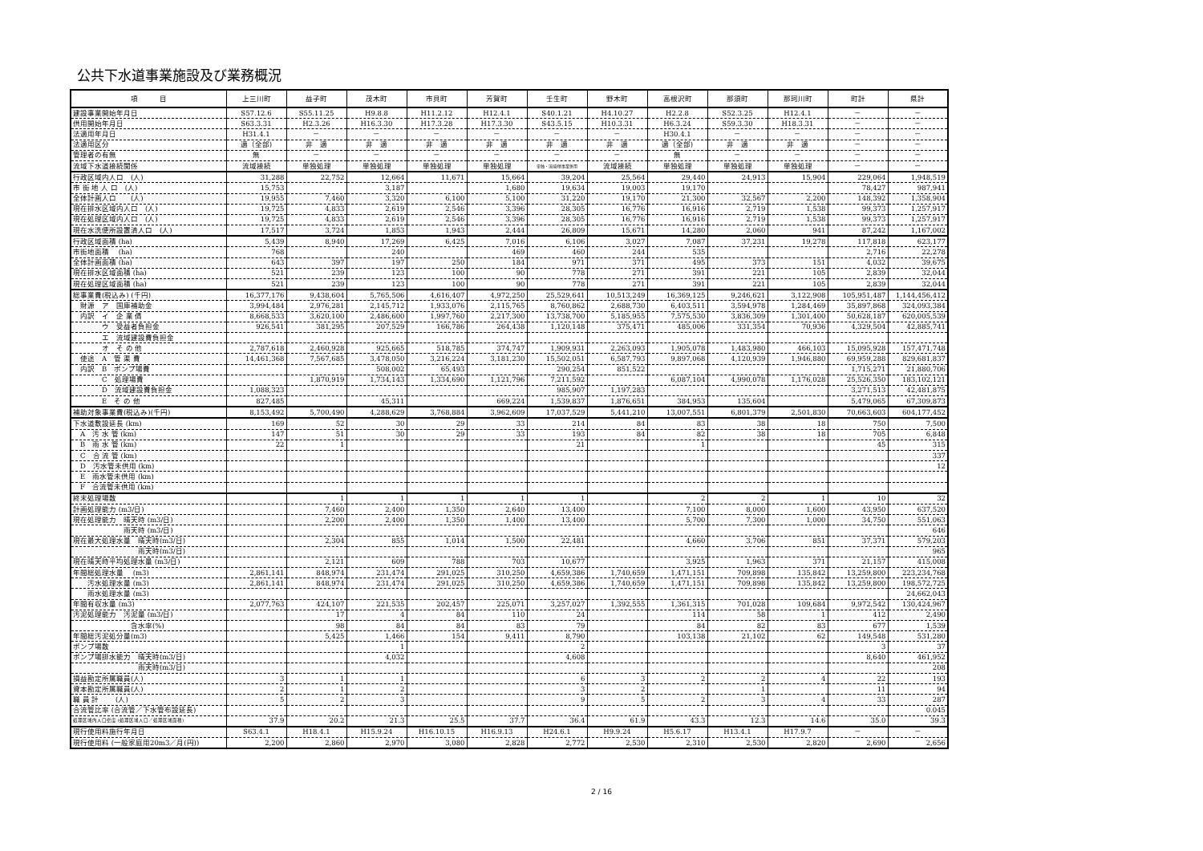公共下水道事業施設及び業務概況
| 項 目 | 上三川町 | 益子町 | 茂木町 | 市貝町 | 芳賀町 | 壬生町 | 野木町 | 高根沢町 | 那須町 | 那珂川町 | 町計 | 県計 |
| --- | --- | --- | --- | --- | --- | --- | --- | --- | --- | --- | --- | --- |
| 建設事業開始年月日 | S57.12.6 | S55.11.25 | H9.8.8 | H11.2.12 | H12.4.1 | S40.1.21 | H4.10.27 | H2.2.8 | S52.3.25 | H12.4.1 | － | － |
| 供用開始年月日 | S63.3.31 | H2.3.26 | H16.3.30 | H17.3.28 | H17.3.30 | S43.5.15 | H10.3.31 | H6.3.24 | S59.3.30 | H18.3.31 | － | － |
| 法適用年月日 | H31.4.1 | － | － | － | － | － | － | H30.4.1 | － | － | － | － |
| 法適用区分 | 適（全部) | 非 適 | 非 適 | 非 適 | 非 適 | 非 適 | 非 適 | 適（全部) | 非 適 | 非 適 | － | － |
| 管理者の有無 | 無 | － | － | － | － | － | － | 無 | － | － | － | － |
| 流域下水道接続関係 | 流域接続 | 単独処理 | 単独処理 | 単独処理 | 単独処理 | 単独・流域/他事業併用 | 流域接続 | 単独処理 | 単独処理 | 単独処理 | － | － |
| 行政区域内人口 (人) | 31,288 | 22,752 | 12,664 | 11,671 | 15,664 | 39,204 | 25,564 | 29,440 | 24,913 | 15,904 | 229,064 | 1,948,519 |
| 市 街 地 人 口 (人) | 15,753 | | 3,187 | | 1,680 | 19,634 | 19,003 | 19,170 | | | 78,427 | 987,941 |
| 全体計画人口 (人) | 19,955 | 7,460 | 3,320 | 6,100 | 5,100 | 31,220 | 19,170 | 21,300 | 32,567 | 2,200 | 148,392 | 1,358,904 |
| 現在排水区域内人口 (人) | 19,725 | 4,833 | 2,619 | 2,546 | 3,396 | 28,305 | 16,776 | 16,916 | 2,719 | 1,538 | 99,373 | 1,257,917 |
| 現在処理区域内人口 (人) | 19,725 | 4,833 | 2,619 | 2,546 | 3,396 | 28,305 | 16,776 | 16,916 | 2,719 | 1,538 | 99,373 | 1,257,917 |
| 現在水洗便所設置済人口 (人) | 17,517 | 3,724 | 1,853 | 1,943 | 2,444 | 26,809 | 15,671 | 14,280 | 2,060 | 941 | 87,242 | 1,167,002 |
| 行政区域面積 (ha) | 5,439 | 8,940 | 17,269 | 6,425 | 7,016 | 6,106 | 3,027 | 7,087 | 37,231 | 19,278 | 117,818 | 623,177 |
| 市街地面積 (ha) | 768 | | 240 | | 469 | 460 | 244 | 535 | | | 2,716 | 22,278 |
| 全体計画面積 (ha) | 643 | 397 | 197 | 250 | 184 | 971 | 371 | 495 | 373 | 151 | 4,032 | 39,675 |
| 現在排水区域面積 (ha) | 521 | 239 | 123 | 100 | 90 | 778 | 271 | 391 | 221 | 105 | 2,839 | 32,044 |
| 現在処理区域面積 (ha) | 521 | 239 | 123 | 100 | 90 | 778 | 271 | 391 | 221 | 105 | 2,839 | 32,044 |
| 総事業費(税込み) (千円) | 16,377,176 | 9,438,604 | 5,765,506 | 4,616,407 | 4,972,250 | 25,529,641 | 10,513,249 | 16,369,125 | 9,246,621 | 3,122,908 | 105,951,487 | 1,144,456,412 |
| 財源 ア 国庫補助金 | 3,994,484 | 2,976,281 | 2,145,712 | 1,933,076 | 2,115,765 | 8,760,862 | 2,688,730 | 6,403,511 | 3,594,978 | 1,284,469 | 35,897,868 | 324,093,384 |
| 内訳 イ 企 業 債 | 8,668,533 | 3,620,100 | 2,486,600 | 1,997,760 | 2,217,300 | 13,738,700 | 5,185,955 | 7,575,530 | 3,836,309 | 1,301,400 | 50,628,187 | 620,005,539 |
| ウ 受益者負担金 | 926,541 | 381,295 | 207,529 | 166,786 | 264,438 | 1,120,148 | 375,471 | 485,006 | 331,354 | 70,936 | 4,329,504 | 42,885,741 |
| エ 流域建設費負担金 | | | | | | | | | | | | |
| オ そ の 他 | 2,787,618 | 2,460,928 | 925,665 | 518,785 | 374,747 | 1,909,931 | 2,263,093 | 1,905,078 | 1,483,980 | 466,103 | 15,095,928 | 157,471,748 |
| 使途 A 管 渠 費 | 14,461,368 | 7,567,685 | 3,478,050 | 3,216,224 | 3,181,230 | 15,502,051 | 6,587,793 | 9,897,068 | 4,120,939 | 1,946,880 | 69,959,288 | 829,681,837 |
| 内訳 B ポンプ場費 | | | 508,002 | 65,493 | | 290,254 | 851,522 | | | | 1,715,271 | 21,880,706 |
| C 処理場費 | | 1,870,919 | 1,734,143 | 1,334,690 | 1,121,796 | 7,211,592 | | 6,087,104 | 4,990,078 | 1,176,028 | 25,526,350 | 183,102,121 |
| D 流域建設費負担金 | 1,088,323 | | | | | 985,907 | 1,197,283 | | | | 3,271,513 | 42,481,875 |
| E そ の 他 | 827,485 | | 45,311 | | 669,224 | 1,539,837 | 1,876,651 | 384,953 | 135,604 | | 5,479,065 | 67,309,873 |
| 補助対象事業費(税込み)(千円) | 8,153,492 | 5,700,490 | 4,288,629 | 3,768,884 | 3,962,609 | 17,037,529 | 5,441,210 | 13,007,551 | 6,801,379 | 2,501,830 | 70,663,603 | 604,177,452 |
| 下水道敷設延長 (km) | 169 | 52 | 30 | 29 | 33 | 214 | 84 | 83 | 38 | 18 | 750 | 7,500 |
| A 汚 水 管 (km) | 147 | 51 | 30 | 29 | 33 | 193 | 84 | 82 | 38 | 18 | 705 | 6,848 |
| B 雨 水 管 (km) | 22 | 1 | | | | 21 | | 1 | | | 45 | 315 |
| C 合 流 管 (km) | | | | | | | | | | | | 337 |
| D 汚水管未供用 (km) | | | | | | | | | | | | 12 |
| E 雨水管未供用 (km) | | | | | | | | | | | | |
| F 合流管未供用 (km) | | | | | | | | | | | | |
| 終末処理場数 | | 1 | 1 | 1 | 1 | 1 | | 2 | 2 | 1 | 10 | 32 |
| 計画処理能力 (m3/日) | | 7,460 | 2,400 | 1,350 | 2,640 | 13,400 | | 7,100 | 8,000 | 1,600 | 43,950 | 637,520 |
| 現在処理能力 晴天時 (m3/日) | | 2,200 | 2,400 | 1,350 | 1,400 | 13,400 | | 5,700 | 7,300 | 1,000 | 34,750 | 551,063 |
| 雨天時 (m3/日) | | | | | | | | | | | | 646 |
| 現在最大処理水量 晴天時(m3/日) | | 2,304 | 855 | 1,014 | 1,500 | 22,481 | | 4,660 | 3,706 | 851 | 37,371 | 579,203 |
| 雨天時(m3/日) | | | | | | | | | | | | 965 |
| 現在晴天時平均処理水量 (m3/日) | | 2,121 | 609 | 788 | 703 | 10,677 | | 3,925 | 1,963 | 371 | 21,157 | 415,008 |
| 年間総処理水量 (m3) | 2,861,141 | 848,974 | 231,474 | 291,025 | 310,250 | 4,659,386 | 1,740,659 | 1,471,151 | 709,898 | 135,842 | 13,259,800 | 223,234,768 |
| 汚水処理水量 (m3) | 2,861,141 | 848,974 | 231,474 | 291,025 | 310,250 | 4,659,386 | 1,740,659 | 1,471,151 | 709,898 | 135,842 | 13,259,800 | 198,572,725 |
| 雨水処理水量 (m3) | | | | | | | | | | | | 24,662,043 |
| 年間有収水量 (m3) | 2,077,763 | 424,107 | 221,535 | 202,457 | 225,071 | 3,257,027 | 1,392,555 | 1,361,315 | 701,028 | 109,684 | 9,972,542 | 130,424,967 |
| 汚泥処理能力 汚泥量 (m3/日) | | 17 | 4 | 84 | 110 | 24 | | 114 | 58 | 1 | 412 | 2,490 |
| 含水率(%) | | 98 | 84 | 84 | 83 | 79 | | 84 | 82 | 83 | 677 | 1,539 |
| 年間総汚泥処分量(m3) | | 5,425 | 1,466 | 154 | 9,411 | 8,790 | | 103,138 | 21,102 | 62 | 149,548 | 531,280 |
| ポンプ場数 | | | 1 | | | 2 | | | | | 3 | 37 |
| ポンプ場排水能力 晴天時(m3/日) | | | 4,032 | | | 4,608 | | | | | 8,640 | 461,952 |
| 雨天時(m3/日) | | | | | | | | | | | | 208 |
| 損益勘定所属職員(人) | 3 | 1 | 1 | | | 6 | 3 | 2 | 2 | 4 | 22 | 193 |
| 資本勘定所属職員(人) | 2 | 1 | 2 | | | 3 | 2 | | 1 | | 11 | 94 |
| 職 員 計 (人) | 5 | 2 | 3 | | | 9 | 5 | 2 | 3 | 4 | 33 | 287 |
| 合流管比率 (合流管／下水管布設延長) | | | | | | | | | | | | 0.045 |
| 処理区域内人口密度 (処理区域人口／処理区域面積) | 37.9 | 20.2 | 21.3 | 25.5 | 37.7 | 36.4 | 61.9 | 43.3 | 12.3 | 14.6 | 35.0 | 39.3 |
| 現行使用料施行年月日 | S63.4.1 | H18.4.1 | H15.9.24 | H16.10.15 | H16.9.13 | H24.6.1 | H9.9.24 | H5.6.17 | H13.4.1 | H17.9.7 | － | － |
| 現行使用料 (一般家庭用20m3／月(円)) | 2,200 | 2,860 | 2,970 | 3,080 | 2,828 | 2,772 | 2,530 | 2,310 | 2,530 | 2,820 | 2,690 | 2,656 |
2 / 16